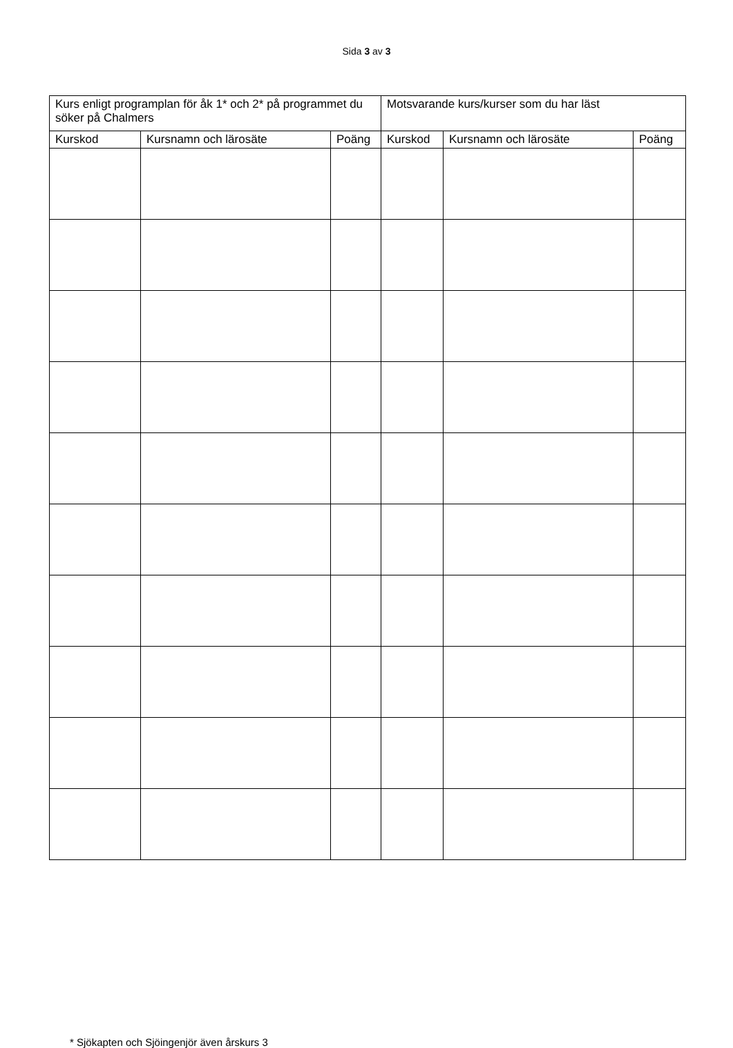Sida 3 av 3
| Kurs enligt programplan för åk 1* och 2* på programmet du söker på Chalmers | | | Motsvarande kurs/kurser som du har läst | | |
| --- | --- | --- | --- | --- | --- |
| Kurskod | Kursnamn och lärosäte | Poäng | Kurskod | Kursnamn och lärosäte | Poäng |
* Sjökapten och Sjöingenjör även årskurs 3